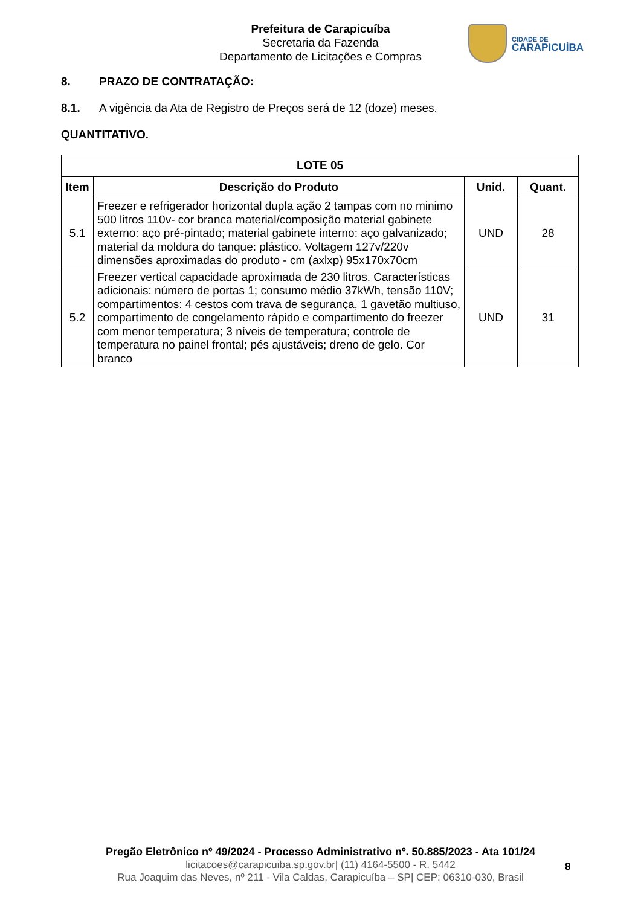Prefeitura de Carapicuíba
Secretaria da Fazenda
Departamento de Licitações e Compras
CIDADE DE
CARAPICUÍBA
8. PRAZO DE CONTRATAÇÃO:
8.1. A vigência da Ata de Registro de Preços será de 12 (doze) meses.
QUANTITATIVO.
| LOTE 05 | | | |
| --- | --- | --- | --- |
| Item | Descrição do Produto | Unid. | Quant. |
| 5.1 | Freezer e refrigerador horizontal dupla ação 2 tampas com no minimo 500 litros 110v- cor branca material/composição material gabinete externo: aço pré-pintado; material gabinete interno: aço galvanizado; material da moldura do tanque: plástico. Voltagem 127v/220v dimensões aproximadas do produto - cm (axlxp) 95x170x70cm | UND | 28 |
| 5.2 | Freezer vertical capacidade aproximada de 230 litros. Características adicionais: número de portas 1; consumo médio 37kWh, tensão 110V; compartimentos: 4 cestos com trava de segurança, 1 gavetão multiuso, compartimento de congelamento rápido e compartimento do freezer com menor temperatura; 3 níveis de temperatura; controle de temperatura no painel frontal; pés ajustáveis; dreno de gelo. Cor branco | UND | 31 |
Pregão Eletrônico nº 49/2024 - Processo Administrativo nº. 50.885/2023 - Ata 101/24
licitacoes@carapicuiba.sp.gov.br| (11) 4164-5500 - R. 5442
Rua Joaquim das Neves, nº 211 - Vila Caldas, Carapicuíba – SP| CEP: 06310-030, Brasil
8